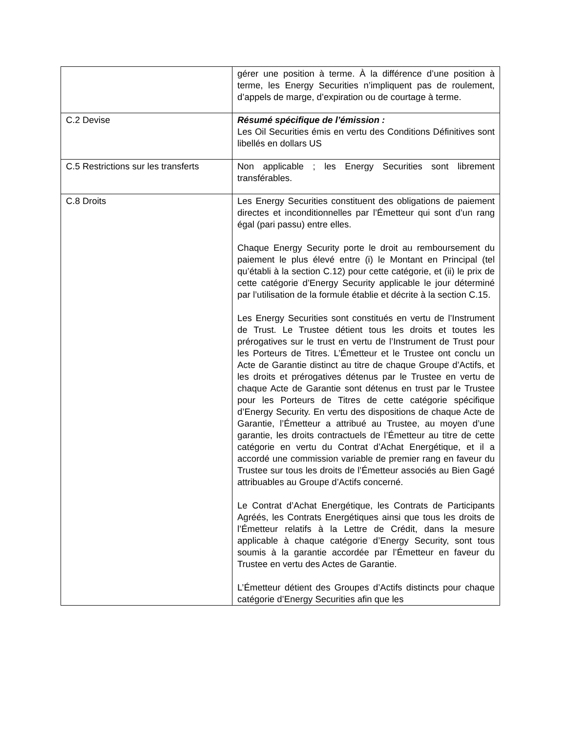| | gérer une position à terme. À la différence d’une position à terme, les Energy Securities n’impliquent pas de roulement, d’appels de marge, d’expiration ou de courtage à terme. |
| C.2 Devise | Résumé spécifique de l’émission : Les Oil Securities émis en vertu des Conditions Définitives sont libellés en dollars US |
| C.5 Restrictions sur les transferts | Non applicable ; les Energy Securities sont librement transférables. |
| C.8 Droits | Les Energy Securities constituent des obligations de paiement directes et inconditionnelles par l’Émetteur qui sont d’un rang égal (pari passu) entre elles. Chaque Energy Security porte le droit au remboursement du paiement le plus élevé entre (i) le Montant en Principal (tel qu’établi à la section C.12) pour cette catégorie, et (ii) le prix de cette catégorie d’Energy Security applicable le jour déterminé par l’utilisation de la formule établie et décrite à la section C.15. Les Energy Securities sont constitués en vertu de l’Instrument de Trust. Le Trustee détient tous les droits et toutes les prérogatives sur le trust en vertu de l’Instrument de Trust pour les Porteurs de Titres. L’Émetteur et le Trustee ont conclu un Acte de Garantie distinct au titre de chaque Groupe d’Actifs, et les droits et prérogatives détenus par le Trustee en vertu de chaque Acte de Garantie sont détenus en trust par le Trustee pour les Porteurs de Titres de cette catégorie spécifique d’Energy Security. En vertu des dispositions de chaque Acte de Garantie, l’Émetteur a attribué au Trustee, au moyen d’une garantie, les droits contractuels de l’Émetteur au titre de cette catégorie en vertu du Contrat d’Achat Energétique, et il a accordé une commission variable de premier rang en faveur du Trustee sur tous les droits de l’Émetteur associés au Bien Gagé attribuables au Groupe d’Actifs concerné. Le Contrat d’Achat Energétique, les Contrats de Participants Agréés, les Contrats Energétiques ainsi que tous les droits de l’Émetteur relatifs à la Lettre de Crédit, dans la mesure applicable à chaque catégorie d’Energy Security, sont tous soumis à la garantie accordée par l’Émetteur en faveur du Trustee en vertu des Actes de Garantie. L’Émetteur détient des Groupes d’Actifs distincts pour chaque catégorie d’Energy Securities afin que les |